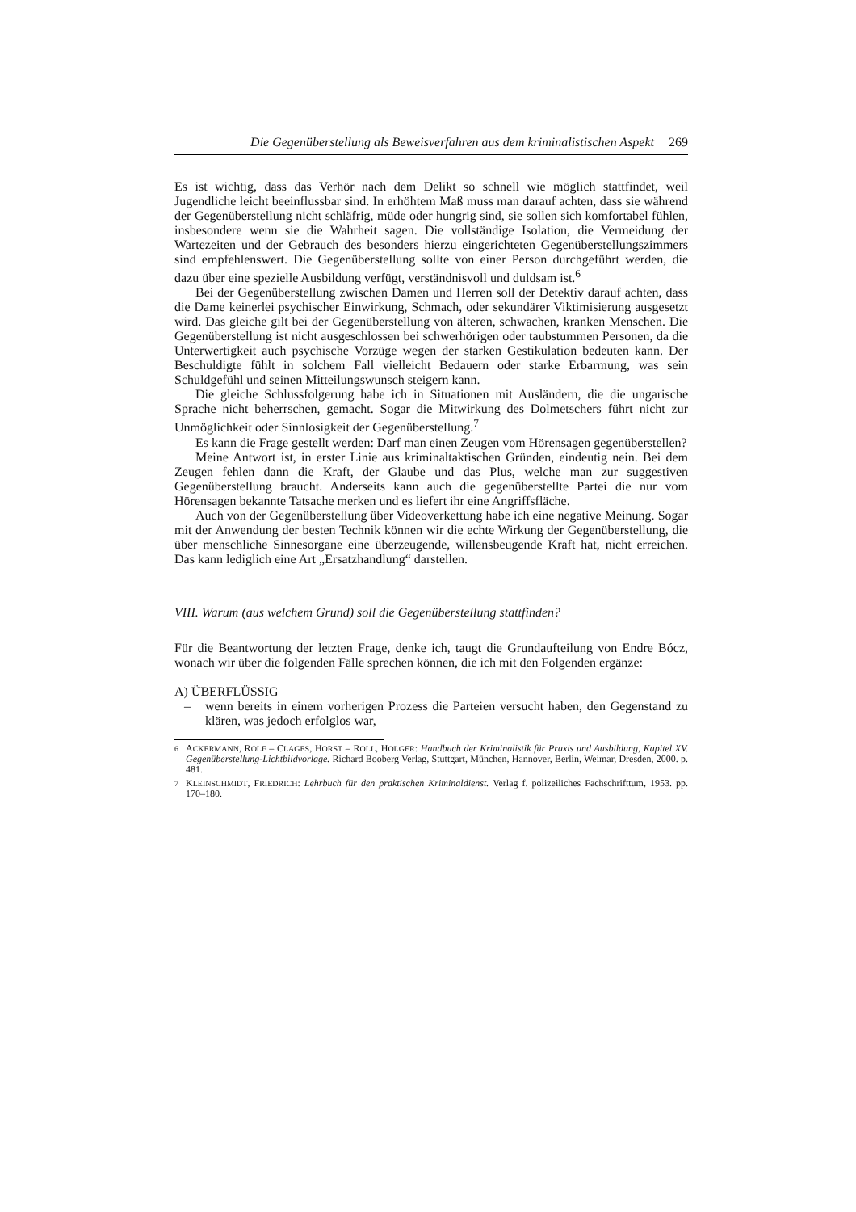Die Gegenüberstellung als Beweisverfahren aus dem kriminalistischen Aspekt 269
Es ist wichtig, dass das Verhör nach dem Delikt so schnell wie möglich stattfindet, weil Jugendliche leicht beeinflussbar sind. In erhöhtem Maß muss man darauf achten, dass sie während der Gegenüberstellung nicht schläfrig, müde oder hungrig sind, sie sollen sich komfortabel fühlen, insbesondere wenn sie die Wahrheit sagen. Die vollständige Isolation, die Vermeidung der Wartezeiten und der Gebrauch des besonders hierzu eingerichteten Gegenüberstellungszimmers sind empfehlenswert. Die Gegenüberstellung sollte von einer Person durchgeführt werden, die dazu über eine spezielle Ausbildung verfügt, verständnisvoll und duldsam ist.<sup>6</sup>
Bei der Gegenüberstellung zwischen Damen und Herren soll der Detektiv darauf achten, dass die Dame keinerlei psychischer Einwirkung, Schmach, oder sekundärer Viktimisierung ausgesetzt wird. Das gleiche gilt bei der Gegenüberstellung von älteren, schwachen, kranken Menschen. Die Gegenüberstellung ist nicht ausgeschlossen bei schwerhörigen oder taubstummen Personen, da die Unterwertigkeit auch psychische Vorzüge wegen der starken Gestikulation bedeuten kann. Der Beschuldigte fühlt in solchem Fall vielleicht Bedauern oder starke Erbarmung, was sein Schuldgefühl und seinen Mitteilungswunsch steigern kann.
Die gleiche Schlussfolgerung habe ich in Situationen mit Ausländern, die die ungarische Sprache nicht beherrschen, gemacht. Sogar die Mitwirkung des Dolmetschers führt nicht zur Unmöglichkeit oder Sinnlosigkeit der Gegenüberstellung.<sup>7</sup>
Es kann die Frage gestellt werden: Darf man einen Zeugen vom Hörensagen gegenüberstellen?
Meine Antwort ist, in erster Linie aus kriminaltaktischen Gründen, eindeutig nein. Bei dem Zeugen fehlen dann die Kraft, der Glaube und das Plus, welche man zur suggestiven Gegenüberstellung braucht. Anderseits kann auch die gegenüberstellte Partei die nur vom Hörensagen bekannte Tatsache merken und es liefert ihr eine Angriffsfläche.
Auch von der Gegenüberstellung über Videoverkettung habe ich eine negative Meinung. Sogar mit der Anwendung der besten Technik können wir die echte Wirkung der Gegenüberstellung, die über menschliche Sinnesorgane eine überzeugende, willensbeugende Kraft hat, nicht erreichen. Das kann lediglich eine Art „Ersatzhandlung“ darstellen.
VIII. Warum (aus welchem Grund) soll die Gegenüberstellung stattfinden?
Für die Beantwortung der letzten Frage, denke ich, taugt die Grundaufteilung von Endre Bócz, wonach wir über die folgenden Fälle sprechen können, die ich mit den Folgenden ergänze:
A) ÜBERFLÜSSIG
– wenn bereits in einem vorherigen Prozess die Parteien versucht haben, den Gegenstand zu klären, was jedoch erfolglos war,
<sup>6</sup> ACKERMANN, ROLF – CLAGES, HORST – ROLL, HOLGER: Handbuch der Kriminalistik für Praxis und Ausbildung, Kapitel XV. Gegenüberstellung-Lichtbildvorlage. Richard Booberg Verlag, Stuttgart, München, Hannover, Berlin, Weimar, Dresden, 2000. p. 481.
<sup>7</sup> KLEINSCHMIDT, FRIEDRICH: Lehrbuch für den praktischen Kriminaldienst. Verlag f. polizeiliches Fachschrifttum, 1953. pp. 170–180.